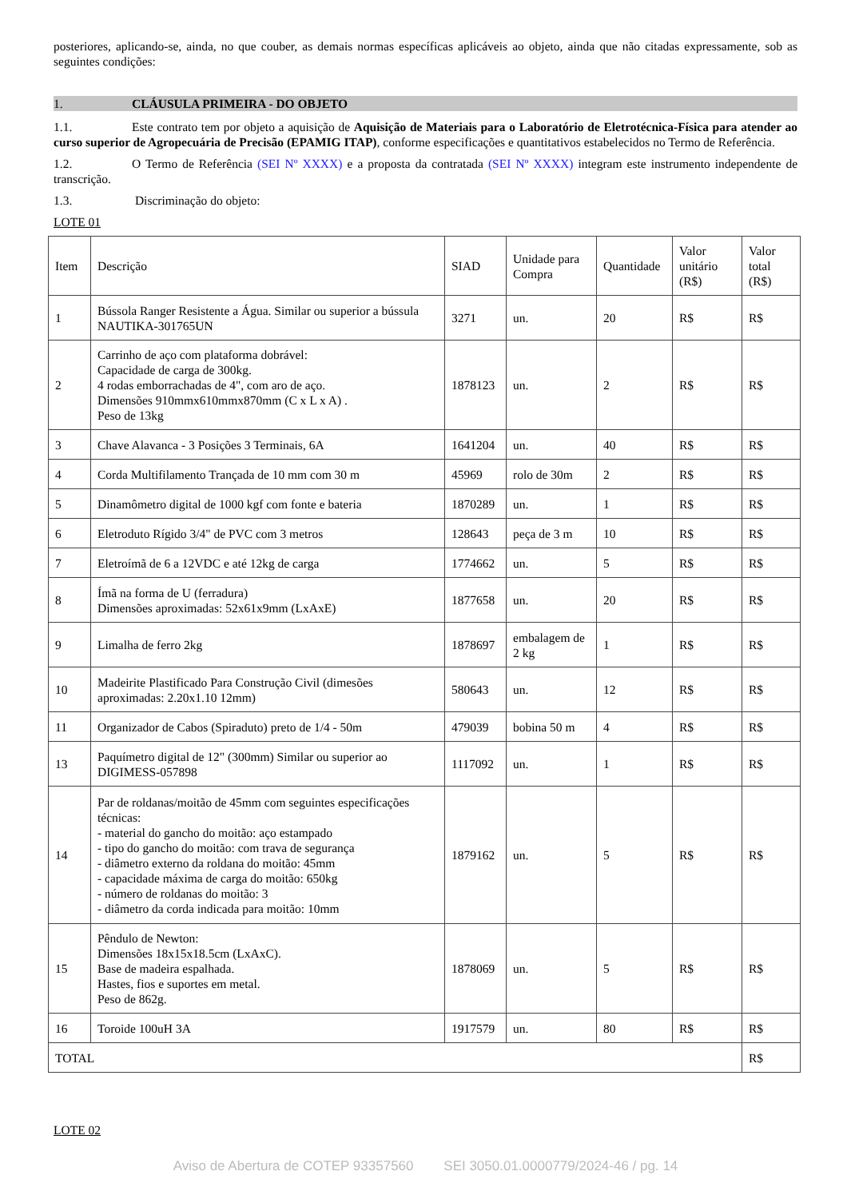posteriores, aplicando-se, ainda, no que couber, as demais normas específicas aplicáveis ao objeto, ainda que não citadas expressamente, sob as seguintes condições:
1. CLÁUSULA PRIMEIRA - DO OBJETO
1.1. Este contrato tem por objeto a aquisição de Aquisição de Materiais para o Laboratório de Eletrotécnica-Física para atender ao curso superior de Agropecuária de Precisão (EPAMIG ITAP), conforme especificações e quantitativos estabelecidos no Termo de Referência.
1.2. O Termo de Referência (SEI Nº XXXX) e a proposta da contratada (SEI Nº XXXX) integram este instrumento independente de transcrição.
1.3. Discriminação do objeto:
LOTE 01
| Item | Descrição | SIAD | Unidade para Compra | Quantidade | Valor unitário (R$) | Valor total (R$) |
| 1 | Bússola Ranger Resistente a Água. Similar ou superior a bússula NAUTIKA-301765UN | 3271 | un. | 20 | R$ | R$ |
| 2 | Carrinho de aço com plataforma dobrável: Capacidade de carga de 300kg. 4 rodas emborrachadas de 4", com aro de aço. Dimensões 910mmx610mmx870mm (C x L x A) . Peso de 13kg | 1878123 | un. | 2 | R$ | R$ |
| 3 | Chave Alavanca - 3 Posições 3 Terminais, 6A | 1641204 | un. | 40 | R$ | R$ |
| 4 | Corda Multifilamento Trançada de 10 mm com 30 m | 45969 | rolo de 30m | 2 | R$ | R$ |
| 5 | Dinamômetro digital de 1000 kgf com fonte e bateria | 1870289 | un. | 1 | R$ | R$ |
| 6 | Eletroduto Rígido 3/4" de PVC com 3 metros | 128643 | peça de 3 m | 10 | R$ | R$ |
| 7 | Eletroímã de 6 a 12VDC e até 12kg de carga | 1774662 | un. | 5 | R$ | R$ |
| 8 | Ímã na forma de U (ferradura) Dimensões aproximadas: 52x61x9mm (LxAxE) | 1877658 | un. | 20 | R$ | R$ |
| 9 | Limalha de ferro 2kg | 1878697 | embalagem de 2 kg | 1 | R$ | R$ |
| 10 | Madeirite Plastificado Para Construção Civil (dimesões aproximadas: 2.20x1.10 12mm) | 580643 | un. | 12 | R$ | R$ |
| 11 | Organizador de Cabos (Spiraduto) preto de 1/4 - 50m | 479039 | bobina 50 m | 4 | R$ | R$ |
| 13 | Paquímetro digital de 12" (300mm) Similar ou superior ao DIGIMESS-057898 | 1117092 | un. | 1 | R$ | R$ |
| 14 | Par de roldanas/moitão de 45mm com seguintes especificações técnicas: - material do gancho do moitão: aço estampado - tipo do gancho do moitão: com trava de segurança - diâmetro externo da roldana do moitão: 45mm - capacidade máxima de carga do moitão: 650kg - número de roldanas do moitão: 3 - diâmetro da corda indicada para moitão: 10mm | 1879162 | un. | 5 | R$ | R$ |
| 15 | Pêndulo de Newton: Dimensões 18x15x18.5cm (LxAxC). Base de madeira espalhada. Hastes, fios e suportes em metal. Peso de 862g. | 1878069 | un. | 5 | R$ | R$ |
| 16 | Toroide 100uH 3A | 1917579 | un. | 80 | R$ | R$ |
| TOTAL | | | | | | R$ |
LOTE 02
Aviso de Abertura de COTEP 93357560 SEI 3050.01.0000779/2024-46 / pg. 14